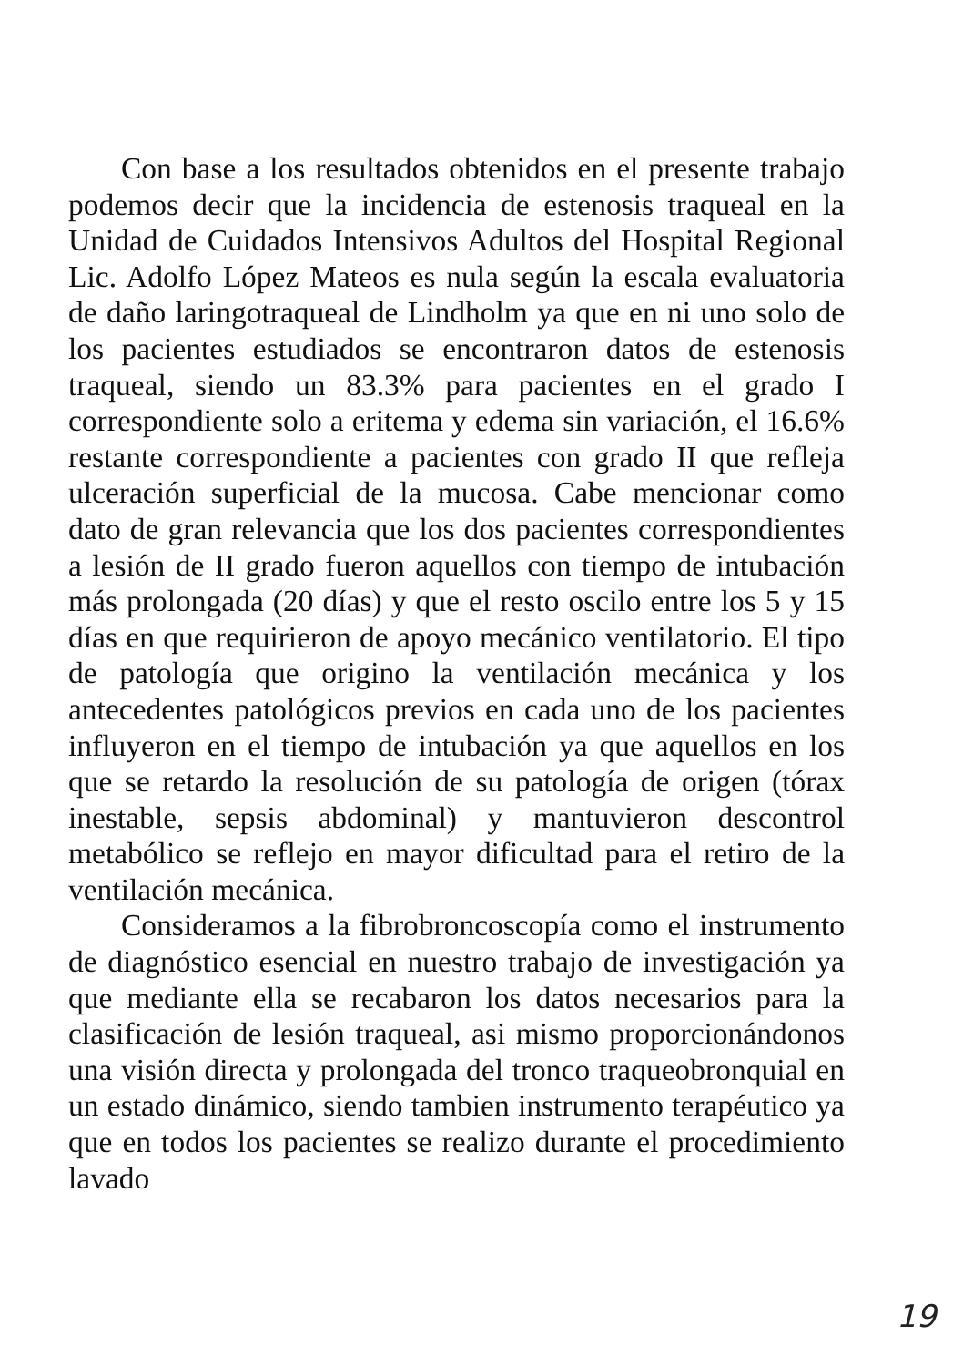Con base a los resultados obtenidos en el presente trabajo podemos decir que la incidencia de estenosis traqueal en la Unidad de Cuidados Intensivos Adultos del Hospital Regional Lic. Adolfo López Mateos es nula según la escala evaluatoria de daño laringotraqueal de Lindholm ya que en ni uno solo de los pacientes estudiados se encontraron datos de estenosis traqueal, siendo un 83.3% para pacientes en el grado I correspondiente solo a eritema y edema sin variación, el 16.6% restante correspondiente a pacientes con grado II que refleja ulceración superficial de la mucosa. Cabe mencionar como dato de gran relevancia que los dos pacientes correspondientes a lesión de II grado fueron aquellos con tiempo de intubación más prolongada (20 días) y que el resto oscilo entre los 5 y 15 días en que requirieron de apoyo mecánico ventilatorio. El tipo de patología que origino la ventilación mecánica y los antecedentes patológicos previos en cada uno de los pacientes influyeron en el tiempo de intubación ya que aquellos en los que se retardo la resolución de su patología de origen (tórax inestable, sepsis abdominal) y mantuvieron descontrol metabólico se reflejo en mayor dificultad para el retiro de la ventilación mecánica.
Consideramos a la fibrobroncoscopía como el instrumento de diagnóstico esencial en nuestro trabajo de investigación ya que mediante ella se recabaron los datos necesarios para la clasificación de lesión traqueal, asi mismo proporcionándonos una visión directa y prolongada del tronco traqueobronquial en un estado dinámico, siendo tambien instrumento terapéutico ya que en todos los pacientes se realizo durante el procedimiento lavado
19